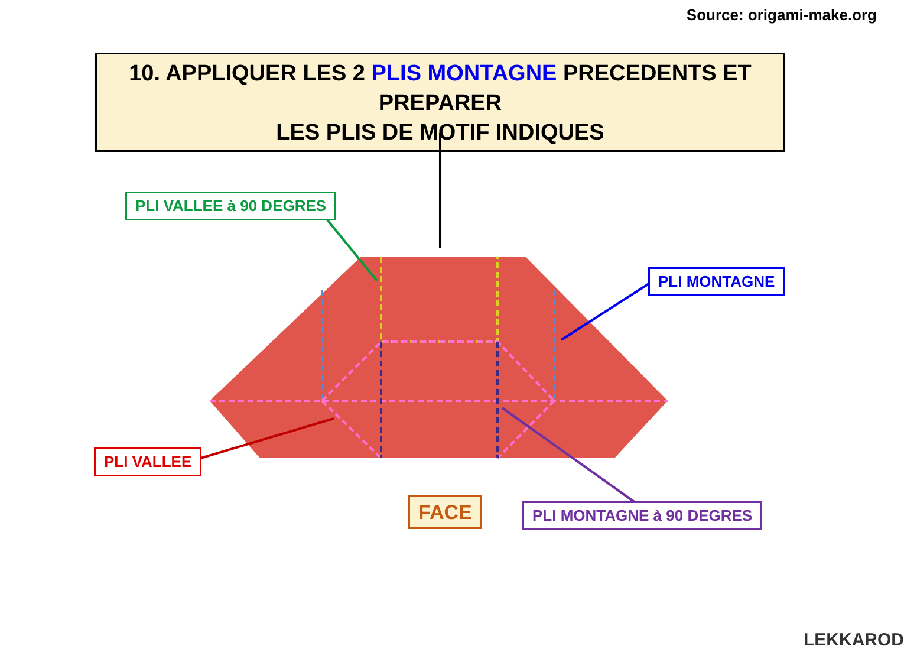Source: origami-make.org
10. APPLIQUER LES 2 PLIS MONTAGNE PRECEDENTS ET PREPARER
LES PLIS DE MOTIF INDIQUES
PLI VALLEE à 90 DEGRES
PLI MONTAGNE
PLI VALLEE
FACE PLI MONTAGNE à 90 DEGRES
LEKKAROD